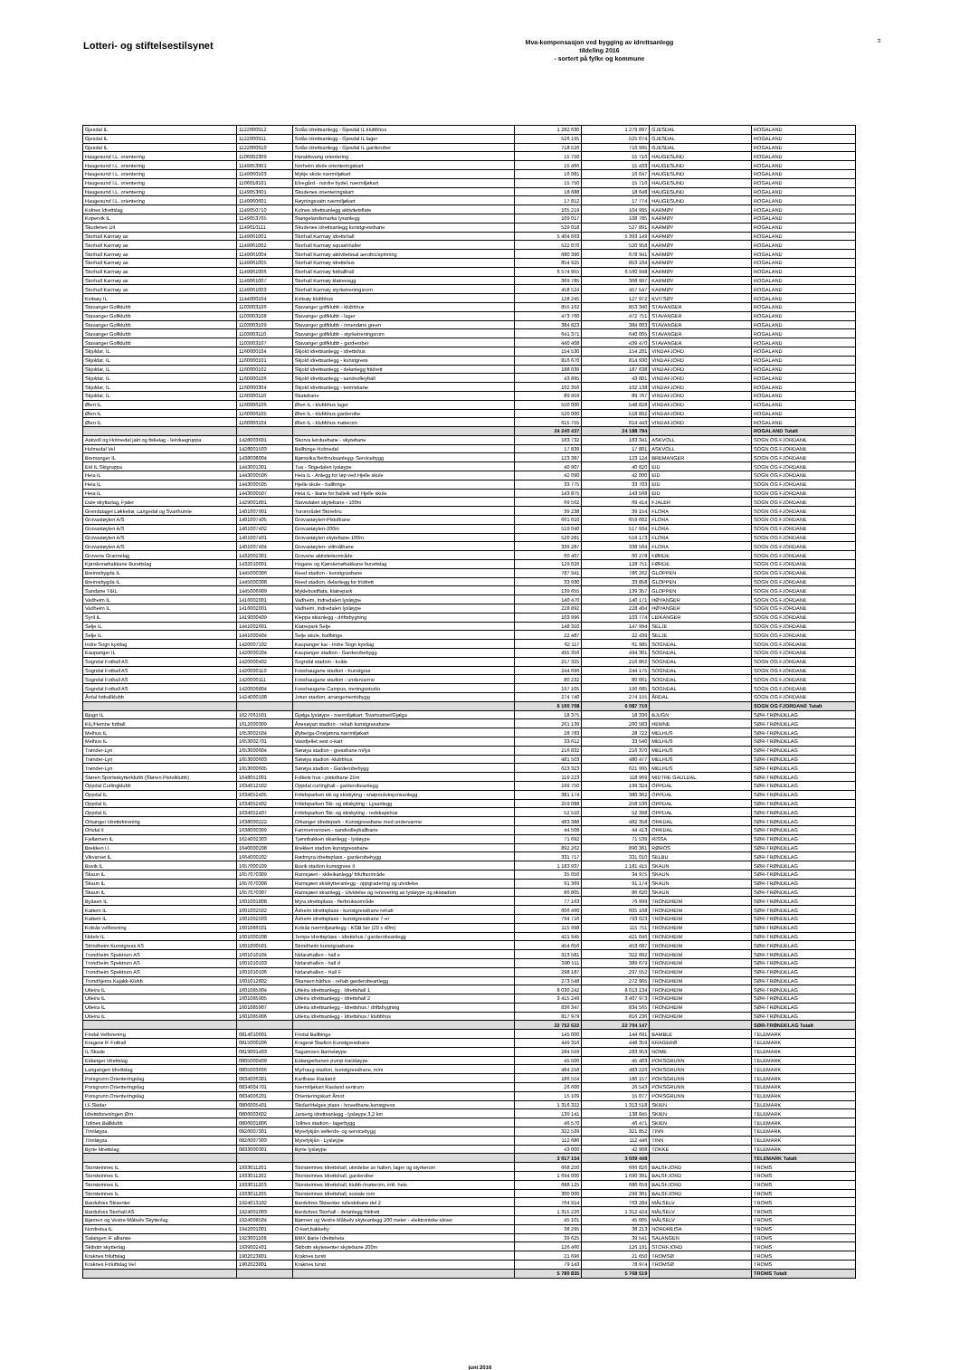Lotteri- og stiftelsestilsynet
Mva-kompensasjon ved bygging av idrettsanlegg
tildeling 2016
- sortert på fylke og kommune
3
| Gjesdal IL | 1122000912 | Solås idrettsanlegg - Gjesdal IL klubbhus | 1 282 630 | 1 279 897 | GJESDAL | ROGALAND |
| Gjesdal IL | 1122000911 | Solås idrettsanlegg - Gjesdal IL lager | 526 195 | 525 074 | GJESDAL | ROGALAND |
| Gjesdal IL | 1122000910 | Solås idrettsanlegg - Gjesdal IL garderober | 718 526 | 716 995 | GJESDAL | ROGALAND |
| Haugesund I.L. orientering | 1106002309 | Haraldsvang orientering | 15 750 | 15 716 | HAUGESUND | ROGALAND |
| Haugesund I.L. orientering | 1149053901 | Norheim skole orienteringskart | 15 466 | 15 433 | HAUGESUND | ROGALAND |
| Haugesund I.L. orientering | 1149060103 | Mykje skole nærmiljøkart | 16 081 | 16 047 | HAUGESUND | ROGALAND |
| Haugesund I.L. orientering | 1106018101 | Elvegård - nordre bydel, nærmiljøkart | 15 750 | 15 716 | HAUGESUND | ROGALAND |
| Haugesund I.L. orientering | 1149053601 | Skudenes orienteringskart | 18 688 | 18 648 | HAUGESUND | ROGALAND |
| Haugesund I.L. orientering | 1149060601 | Røyningsvatn nærmiljøkart | 17 812 | 17 774 | HAUGESUND | ROGALAND |
| Kolnes Idrettslag | 1149050710 | Kolnes idrettsanlegg aktivitetsflate | 105 219 | 104 995 | KARMØY | ROGALAND |
| Kopervik IL | 1149053705 | Stangelandsmarka lysanlegg | 109 017 | 108 785 | KARMØY | ROGALAND |
| Skudenes Uil | 1149010111 | Skudenes idrettsanlegg kunstgressbane | 529 018 | 527 891 | KARMØY | ROGALAND |
| Storhall Karmøy as | 1149061001 | Storhall Karmøy idrettshall | 5 404 663 | 5 393 149 | KARMØY | ROGALAND |
| Storhall Karmøy as | 1149061002 | Storhall Karmøy squashhaller | 522 070 | 520 958 | KARMØY | ROGALAND |
| Storhall Karmøy as | 1149061004 | Storhall Karmøy aktivitetssal aerobic/spinning | 680 390 | 678 941 | KARMØY | ROGALAND |
| Storhall Karmøy as | 1149061005 | Storhall Karmøy idrettshus | 854 925 | 853 104 | KARMØY | ROGALAND |
| Storhall Karmøy as | 1149061006 | Storhall Karmøy fotballhall | 6 574 955 | 6 560 948 | KARMØY | ROGALAND |
| Storhall Karmøy as | 1149061007 | Storhall Karmøy klatrevegg | 369 785 | 368 997 | KARMØY | ROGALAND |
| Storhall Karmøy as | 1149061003 | Storhall Karmøy styrketreningsrom | 458 524 | 457 547 | KARMØY | ROGALAND |
| Kvitsøy IL | 1144000104 | Kvitsøy klubbhus | 128 245 | 127 972 | KVITSØY | ROGALAND |
| Stavanger Golfklubb | 1103003106 | Stavanger golfklubb - klubbhus | 855 162 | 853 340 | STAVANGER | ROGALAND |
| Stavanger Golfklubb | 1103003108 | Stavanger golfklubb - lager | 473 760 | 472 751 | STAVANGER | ROGALAND |
| Stavanger Golfklubb | 1103003109 | Stavanger golfklubb - innendørs green | 384 823 | 384 003 | STAVANGER | ROGALAND |
| Stavanger Golfklubb | 1103003110 | Stavanger golfklubb - styrketreningsrom | 641 371 | 640 005 | STAVANGER | ROGALAND |
| Stavanger Golfklubb | 1103003107 | Stavanger golfklubb - garderober | 440 408 | 439 470 | STAVANGER | ROGALAND |
| Skjoldar, IL | 1160000104 | Skjold idrettsanlegg - idrettshus | 154 530 | 154 201 | VINDAFJORD | ROGALAND |
| Skjoldar, IL | 1160000101 | Skjold idrettsanlegg - kunstgress | 816 670 | 814 930 | VINDAFJORD | ROGALAND |
| Skjoldar, IL | 1160000102 | Skjold idrettsanlegg - delanlegg friidrett | 188 039 | 187 638 | VINDAFJORD | ROGALAND |
| Skjoldar, IL | 1160000106 | Skjold idrettsanlegg - sandvolleyball | 43 895 | 43 801 | VINDAFJORD | ROGALAND |
| Skjoldar, IL | 1160000304 | Skjold idrettsanlegg - tennisbane | 102 356 | 102 138 | VINDAFJORD | ROGALAND |
| Skjoldar, IL | 1160000110 | Skatebane | 89 959 | 89 767 | VINDAFJORD | ROGALAND |
| Ølen IL | 1160006106 | Ølen IL - klubbhus lager | 550 000 | 548 828 | VINDAFJORD | ROGALAND |
| Ølen IL | 1160006105 | Ølen IL - klubbhus garderobe | 520 000 | 518 892 | VINDAFJORD | ROGALAND |
| Ølen IL | 1160006104 | Ølen IL - klubbhus møterom | 615 755 | 614 443 | VINDAFJORD | ROGALAND |
| | | | 24 240 437 | 24 188 794 | | ROGALAND Totalt |
| Askvoll og Holmedal jakt og fiskelag - leirduegruppa | 1428003601 | Skorva leirduebane - skytebane | 183 732 | 183 341 | ASKVOLL | SOGN OG FJORDANE |
| Holmedal Vel | 1428001503 | Ballbinge Holmedal | 17 839 | 17 801 | ASKVOLL | SOGN OG FJORDANE |
| Bremanger IL | 1438008004 | Bjørsvika fleirbruksanlegg- Servicebygg | 123 387 | 123 124 | BREMANGER | SOGN OG FJORDANE |
| Eid IL Skigruppa | 1443001301 | Tua - Stigedalen lysløype | 40 907 | 40 820 | EID | SOGN OG FJORDANE |
| Heia IL | 1443000506 | Heia IL - Anlegg for løp ved Hjelle skule | 42 090 | 42 000 | EID | SOGN OG FJORDANE |
| Heia IL | 1443000505 | Hjelle skule - ballbinge | 33 775 | 33 703 | EID | SOGN OG FJORDANE |
| Heia IL | 1443000507 | Heia IL - Bane for balleik ved Hjelle skule | 143 875 | 143 568 | EID | SOGN OG FJORDANE |
| Dale skyttarlag, Fjaler | 1429001801 | Stavsdalen skytebane - 100m | 69 562 | 69 414 | FJALER | SOGN OG FJORDANE |
| Grendalaget Løkkebø, Langedal og Svarthumle | 1401007901 | Turområdet Storebru | 39 238 | 39 154 | FLORA | SOGN OG FJORDANE |
| Grovastøylen A/S | 1401007405 | Grovastøylen-Pistolbane | 661 010 | 659 602 | FLORA | SOGN OG FJORDANE |
| Grovastøylen A/S | 1401007402 | Grovastøylen-200m | 519 040 | 517 934 | FLORA | SOGN OG FJORDANE |
| Grovastøylen A/S | 1401007401 | Grovastøylen skytebane-100m. | 520 281 | 519 173 | FLORA | SOGN OG FJORDANE |
| Grovastøylen A/S | 1401007404 | Grovastøylen- viltmålbane | 339 287 | 338 564 | FLORA | SOGN OG FJORDANE |
| Grovene Grannelag | 1432002301 | Grovene aktivitetsområde | 60 407 | 60 278 | FØRDE | SOGN OG FJORDANE |
| Kjørslemøbakkane Burettslag | 1432010001 | Hogane og Kjørslemøbakkane burettslag | 129 026 | 128 751 | FØRDE | SOGN OG FJORDANE |
| Breimsbygda IL | 1445000306 | Reed stadion - kunstgrasbane | 787 941 | 786 262 | GLOPPEN | SOGN OG FJORDANE |
| Breimsbygda IL | 1445000308 | Reed stadion, delanlegg for friidrett | 33 930 | 33 858 | GLOPPEN | SOGN OG FJORDANE |
| Sandane T&IL | 1445006909 | Myklebustflata, klatrepark | 139 655 | 139 357 | GLOPPEN | SOGN OG FJORDANE |
| Vadheim IL | 1416002001 | Vadheim, Indredalen lysløype | 140 470 | 140 171 | HØYANGER | SOGN OG FJORDANE |
| Vadheim IL | 1416002001 | Vadheim, Indredalen lysløype | 228 892 | 228 404 | HØYANGER | SOGN OG FJORDANE |
| Syril IL | 1419000409 | Kleppa skianlegg - driftsbygning | 103 996 | 103 774 | LEIKANGER | SOGN OG FJORDANE |
| Selje IL | 1441002601 | Klatrepark Selje | 148 310 | 147 994 | SELJE | SOGN OG FJORDANE |
| Selje IL | 1441000404 | Selje skule, ballbinge | 22 487 | 22 439 | SELJE | SOGN OG FJORDANE |
| Indre Sogn kystlag | 1420007102 | Kaupanger kai - Indre Sogn kystlag | 62 117 | 61 985 | SOGNDAL | SOGN OG FJORDANE |
| Kaupanger IL | 1420000204 | Kaupanger stadion - Garderobebygg | 495 356 | 494 301 | SOGNDAL | SOGN OG FJORDANE |
| Sogndal Fotball AS | 1420000402 | Sogndal stadion - kvåle | 217 325 | 216 862 | SOGNDAL | SOGN OG FJORDANE |
| Sogndal Fotball AS | 1420000110 | Fosshaugane stadion - Kunstgras | 244 696 | 244 175 | SOGNDAL | SOGN OG FJORDANE |
| Sogndal Fotball AS | 1420000111 | Fosshaugane stadion - undervarme | 80 232 | 80 061 | SOGNDAL | SOGN OG FJORDANE |
| Sogndal Fotball AS | 1420006804 | Fosshaugane Campus, treningsstudio | 197 105 | 196 685 | SOGNDAL | SOGN OG FJORDANE |
| Årdal fotballklubb | 1424000108 | Jotun stadion, arrangementsbygg | 274 740 | 274 155 | ÅRDAL | SOGN OG FJORDANE |
| | | | 6 100 708 | 6 087 710 | | SOGN OG FJORDANE Totalt |
| Bjugn IL | 1627061501 | Gjølga lysløype - nærmiljøkart, Svartvatnet/Gjølga | 18 375 | 18 336 | BJUGN | SØR-TRØNDELAG |
| KIL/Hemne fotball | 1612000309 | Ånesøyan stadion - rehab kunstgressbane | 261 139 | 260 583 | HEMNE | SØR-TRØNDELAG |
| Melhus IL | 1653002504 | Øyberga-Onstjønna nærmiljøkart | 28 783 | 28 722 | MELHUS | SØR-TRØNDELAG |
| Melhus IL | 1653002701 | Vassfjellet vest o-kart | 33 612 | 33 540 | MELHUS | SØR-TRØNDELAG |
| Trønder-Lyn | 1653000604 | Sørøya stadion - gressbane m/lys | 216 832 | 216 370 | MELHUS | SØR-TRØNDELAG |
| Trønder-Lyn | 1653000603 | Sørøya stadion -klubbhus | 481 503 | 480 477 | MELHUS | SØR-TRØNDELAG |
| Trønder-Lyn | 1653000605 | Sørøya stadion - Garderobebygg | 623 323 | 621 995 | MELHUS | SØR-TRØNDELAG |
| Støren Sportsskytterklubb (Støren Pistolklubb) | 1648051001 | Folkets hus - pistolbane 25m | 119 223 | 118 969 | MIDTRE GAULDAL | SØR-TRØNDELAG |
| Oppdal Curlingklubb | 1634012502 | Oppdal curlinghall - garderobeanlegg | 199 750 | 199 324 | OPPDAL | SØR-TRØNDELAG |
| Oppdal IL | 1634052405 | Fritidsparken ski og skiskyting - snøproduksjonsanlegg | 381 174 | 380 362 | OPPDAL | SØR-TRØNDELAG |
| Oppdal IL | 1634052402 | Fritidsparken Ski- og skiskyting - Lysanlegg | 259 088 | 258 536 | OPPDAL | SØR-TRØNDELAG |
| Oppdal IL | 1634052407 | Fritidsparken Ski- og skiskyting - redskapshus | 52 510 | 52 398 | OPPDAL | SØR-TRØNDELAG |
| Orkanger Idrettsforening | 1638000222 | Orkanger idrettspark - Kunstgressbane med undervarme | 483 388 | 482 358 | ORKDAL | SØR-TRØNDELAG |
| Orkdal il | 1638000309 | Fannremsmoen - sandvolleyballbane | 44 508 | 44 413 | ORKDAL | SØR-TRØNDELAG |
| Fjellørnen IL | 1624002303 | Tjønnbakken skianlegg - lysløype | 71 692 | 71 539 | RISSA | SØR-TRØNDELAG |
| Brekken i.l. | 1640000208 | Brekken stadion kunstgressbane | 892 262 | 890 361 | RØROS | SØR-TRØNDELAG |
| Vikvarvet IL | 1664000202 | Rødmyra idrettsplass - garderobebygg | 331 717 | 331 010 | SELBU | SØR-TRØNDELAG |
| Buvik IL | 1657000109 | Buvik stadion kunstgress II | 1 183 937 | 1 181 415 | SKAUN | SØR-TRØNDELAG |
| Skaun IL | 1657070309 | Ramsjøen - skileikanlegg/ friluftsområde | 35 050 | 34 975 | SKAUN | SØR-TRØNDELAG |
| Skaun IL | 1657070308 | Ramsjøen skiskytteranlegg - oppgradering og utvidelse | 91 369 | 91 174 | SKAUN | SØR-TRØNDELAG |
| Skaun IL | 1657070307 | Ramsjøen skianlegg - Utvidelse og renovering av lysløype og skistadion | 86 805 | 86 620 | SKAUN | SØR-TRØNDELAG |
| Byåsen IL | 1601001808 | Myra idrettsplass - flerbruksområde | 77 163 | 76 999 | TRONDHEIM | SØR-TRØNDELAG |
| Kattem IL | 1601002502 | Åsheim idrettsplass - kunstgressbane rehab | 606 460 | 605 168 | TRONDHEIM | SØR-TRØNDELAG |
| Kattem IL | 1601002503 | Åsheim idrettsplass - kunstgressbane 7-er | 794 716 | 793 023 | TRONDHEIM | SØR-TRØNDELAG |
| Kolsås velforening | 1601086501 | Kolsås nærmiljøanlegg - KGB 5èr (20 x 40m) | 115 998 | 115 751 | TRONDHEIM | SØR-TRØNDELAG |
| Nidelv IL | 1601000208 | Tempe idrettsplass - idrettshus / garderobeanlegg | 421 945 | 421 046 | TRONDHEIM | SØR-TRØNDELAG |
| Strindheim Kunstgress AS | 1601000501 | Strindheim kunstgrasbane | 454 656 | 453 687 | TRONDHEIM | SØR-TRØNDELAG |
| Trondheim Spektrum AS | 1601010104 | Nidarøhallen - hall e | 323 581 | 322 892 | TRONDHEIM | SØR-TRØNDELAG |
| Trondheim Spektrum AS | 1601010103 | Nidarøhallen - hall d | 390 511 | 389 679 | TRONDHEIM | SØR-TRØNDELAG |
| Trondheim Spektrum AS | 1601010106 | Nidarøhallen - Hall F | 298 187 | 297 552 | TRONDHEIM | SØR-TRØNDELAG |
| Trondhjems Kajakk-Klubb | 1601012802 | Skansen båthus - rehab garderobeanlegg | 273 548 | 272 965 | TRONDHEIM | SØR-TRØNDELAG |
| Utleira IL | 1601085904 | Utleira idrettsanlegg . Idrettshall 1 | 8 030 242 | 8 013 134 | TRONDHEIM | SØR-TRØNDELAG |
| Utleira IL | 1601085905 | Utleira idrettsanlegg - idrettshall 2 | 3 415 249 | 3 407 973 | TRONDHEIM | SØR-TRØNDELAG |
| Utleira IL | 1601085907 | Utleira idrettsanlegg - Idrettshus / driftsbygning | 836 347 | 834 565 | TRONDHEIM | SØR-TRØNDELAG |
| Utleira IL | 1601085906 | Utleira idrettsanlegg - Idrettshus / klubbhus | 817 979 | 816 236 | TRONDHEIM | SØR-TRØNDELAG |
| | | | 22 752 622 | 22 704 147 | | SØR-TRØNDELAG Totalt |
| Findal Velforening | 0814010601 | Findal Ballbinge | 145 000 | 144 691 | BAMBLE | TELEMARK |
| Kragerø IF Fotball | 0815000206 | Kragerø Stadion Kunstgressbane | 449 316 | 448 359 | KRAGERØ | TELEMARK |
| IL Skade | 0819001403 | Sagamoen Barneløype | 284 559 | 283 953 | NOME | TELEMARK |
| Eidanger Idrettslag | 0805000409 | Eidangerbanen pump trackløype | 45 500 | 45 403 | PORSGRUNN | TELEMARK |
| Langangen Idrettslag | 0805003606 | Myrhaug stadion, kunstgressbane, mini | 484 258 | 483 226 | PORSGRUNN | TELEMARK |
| Porsgrunn Orienteringslag | 0834006301 | Kartbase Rauland | 186 554 | 186 157 | PORSGRUNN | TELEMARK |
| Porsgrunn Orienteringslag | 0834004701 | Nærmiljøkart Rauland sentrum | 26 600 | 26 543 | PORSGRUNN | TELEMARK |
| Porsgrunn Orienteringslag | 0834006201 | Orienteringskart Åmot | 15 109 | 15 077 | PORSGRUNN | TELEMARK |
| I.F.Skidar | 0806005401 | Skidar/Helges plass - hovedbane,kunstgress | 1 316 322 | 1 313 518 | SKIEN | TELEMARK |
| Idrettsforeningen Ørn | 0806003602 | Jarseng idrettsanlegg - lysløype 3,2 km | 139 141 | 138 845 | SKIEN | TELEMARK |
| Tollnes Ballklubb | 0806001806 | Tollnes stadion - lagerbygg | 46 570 | 46 471 | SKIEN | TELEMARK |
| Tinnløypa | 0826007301 | Myrefykjån velferds- og servicebygg | 322 539 | 321 852 | TINN | TELEMARK |
| Tinnløypa | 0826007303 | Myrefykjån - Lysløype | 112 686 | 112 446 | TINN | TELEMARK |
| Byrte Idrettslag | 0833000301 | Byrte lysløype | 43 000 | 42 908 | TOKKE | TELEMARK |
| | | | 3 617 154 | 3 609 449 | | TELEMARK Totalt |
| Storsteinnes IL | 1933011201 | Storsteinnes Idrettshall, utvidelse av hallen, lager og styrkerom | 668 250 | 666 826 | BALSFJORD | TROMS |
| Storsteinnes IL | 1933011202 | Storsteinnes Idrettshall, garderober | 1 694 000 | 1 690 391 | BALSFJORD | TROMS |
| Storsteinnes IL | 1933011203 | Storsteinnes Idrettshall, klubb-/møterom, inkl. heis | 688 125 | 686 659 | BALSFJORD | TROMS |
| Storsteinnes IL | 1933011205 | Storsteinnes Idrettshall, sosiale rom | 300 000 | 299 361 | BALSFJORD | TROMS |
| Bardufoss Skisenter | 1924013102 | Bardufoss Skisenter rulleskibane del 2 | 764 914 | 763 284 | MÅLSELV | TROMS |
| Bardufoss Storhall AS | 1924001003 | Bardufoss Storhall - delanlegg friidrett | 1 315 226 | 1 312 424 | MÅLSELV | TROMS |
| Bjørnen og Vestre Målselv Skytterlag | 1924008504 | Bjørnen og Vestre Målselv skyteanlegg 200 meter - elektroniske skiver | 45 101 | 45 005 | MÅLSELV | TROMS |
| Nordreisa IL | 1942001001 | O-kart,bakkeby | 38 295 | 38 213 | NORDREISA | TROMS |
| Salangen IF allianse | 1923001108 | BMX Bane Idrettsheia | 39 625 | 39 541 | SALANGEN | TROMS |
| Skibotn skytterlag | 1939002401 | Skibotn skytesenter skytebane 200m | 126 460 | 126 191 | STORFJORD | TROMS |
| Kraknes friluftslag | 1902023801 | Kraknes tursti | 21 696 | 21 650 | TROMSØ | TROMS |
| Kraknes Friluftslag Vel | 1902023801 | Kraknes tursti | 79 143 | 78 974 | TROMSØ | TROMS |
| | | | 5 780 835 | 5 768 519 | | TROMS Totalt |
juni 2016